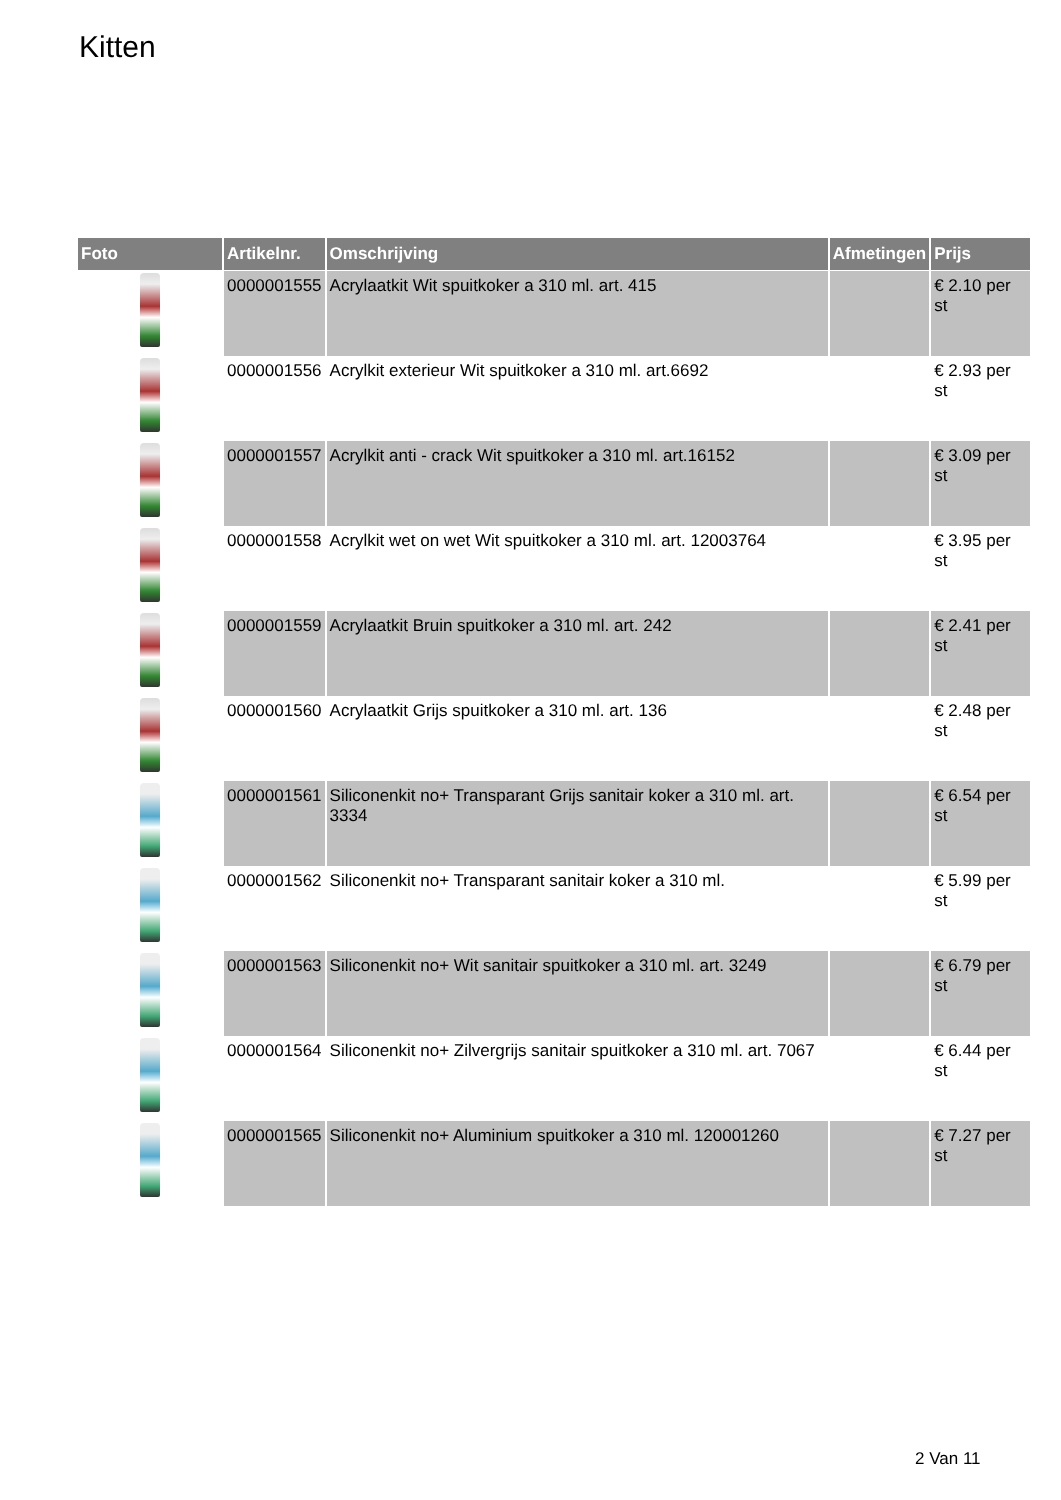Kitten
| Foto | Artikelnr. | Omschrijving | Afmetingen | Prijs |
| --- | --- | --- | --- | --- |
| | 0000001555 | Acrylaatkit Wit spuitkoker a 310 ml. art. 415 | | € 2.10 per st |
| | 0000001556 | Acrylkit exterieur Wit spuitkoker a 310 ml. art.6692 | | € 2.93 per st |
| | 0000001557 | Acrylkit anti - crack Wit spuitkoker a 310 ml. art.16152 | | € 3.09 per st |
| | 0000001558 | Acrylkit wet on wet Wit spuitkoker a 310 ml. art. 12003764 | | € 3.95 per st |
| | 0000001559 | Acrylaatkit Bruin spuitkoker a 310 ml. art. 242 | | € 2.41 per st |
| | 0000001560 | Acrylaatkit Grijs spuitkoker a 310 ml. art. 136 | | € 2.48 per st |
| | 0000001561 | Siliconenkit no+ Transparant Grijs sanitair koker a 310 ml. art. 3334 | | € 6.54 per st |
| | 0000001562 | Siliconenkit no+ Transparant sanitair koker a 310 ml. | | € 5.99 per st |
| | 0000001563 | Siliconenkit no+ Wit sanitair spuitkoker a 310 ml. art. 3249 | | € 6.79 per st |
| | 0000001564 | Siliconenkit no+ Zilvergrijs sanitair spuitkoker a 310 ml. art. 7067 | | € 6.44 per st |
| | 0000001565 | Siliconenkit no+ Aluminium spuitkoker a 310 ml. 120001260 | | € 7.27 per st |
2 Van 11